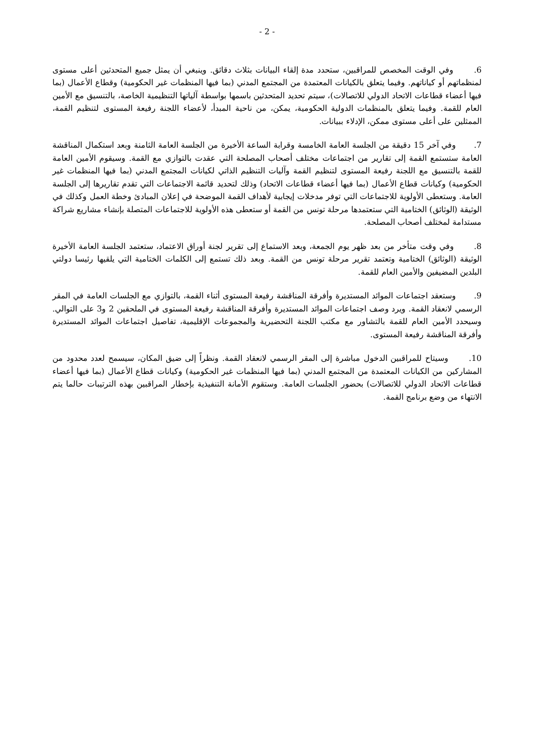- 2 -
6. وفي الوقت المخصص للمراقبين، ستحدد مدة إلقاء البيانات بثلاث دقائق. وينبغي أن يمثل جميع المتحدثين أعلى مستوى لمنظماتهم أو كياناتهم. وفيما يتعلق بالكيانات المعتمدة من المجتمع المدني (بما فيها المنظمات غير الحكومية) وقطاع الأعمال (بما فيها أعضاء قطاعات الاتحاد الدولي للاتصالات)، سيتم تحديد المتحدثين باسمها بواسطة آلياتها التنظيمية الخاصة، بالتنسيق مع الأمين العام للقمة. وفيما يتعلق بالمنظمات الدولية الحكومية، يمكن، من ناحية المبدأ، لأعضاء اللجنة رفيعة المستوى لتنظيم القمة، الممثلين على أعلى مستوى ممكن، الإدلاء ببيانات.
7. وفي آخر 15 دقيقة من الجلسة العامة الخامسة وقرابة الساعة الأخيرة من الجلسة العامة الثامنة وبعد استكمال المناقشة العامة ستستمع القمة إلى تقارير من اجتماعات مختلف أصحاب المصلحة التي عقدت بالتوازي مع القمة. وسيقوم الأمين العامة للقمة بالتنسيق مع اللجنة رفيعة المستوى لتنظيم القمة وآليات التنظيم الذاتي لكيانات المجتمع المدني (بما فيها المنظمات غير الحكومية) وكيانات قطاع الأعمال (بما فيها أعضاء قطاعات الاتحاد) وذلك لتحديد قائمة الاجتماعات التي تقدم تقاريرها إلى الجلسة العامة. وستعطى الأولوية للاجتماعات التي توفر مدخلات إيجابية لأهداف القمة الموضحة في إعلان المبادئ وخطة العمل وكذلك في الوثيقة (الوثائق) الختامية التي ستعتمدها مرحلة تونس من القمة أو ستعطى هذه الأولوية للاجتماعات المتصلة بإنشاء مشاريع شراكة مستدامة لمختلف أصحاب المصلحة.
8. وفي وقت متأخر من بعد ظهر يوم الجمعة، وبعد الاستماع إلى تقرير لجنة أوراق الاعتماد، ستعتمد الجلسة العامة الأخيرة الوثيقة (الوثائق) الختامية وتعتمد تقرير مرحلة تونس من القمة. وبعد ذلك تستمع إلى الكلمات الختامية التي يلقيها رئيسا دولتي البلدين المضيفين والأمين العام للقمة.
9. وستعقد اجتماعات الموائد المستديرة وأفرقة المناقشة رفيعة المستوى أثناء القمة، بالتوازي مع الجلسات العامة في المقر الرسمي لانعقاد القمة. ويرد وصف اجتماعات الموائد المستديرة وأفرقة المناقشة رفيعة المستوى في الملحقين 2 و3 على التوالي. وسيحدد الأمين العام للقمة بالتشاور مع مكتب اللجنة التحضيرية والمجموعات الإقليمية، تفاصيل اجتماعات الموائد المستديرة وأفرقة المناقشة رفيعة المستوى.
10. وسيتاح للمراقبين الدخول مباشرة إلى المقر الرسمي لانعقاد القمة. ونظراً إلى ضيق المكان، سيسمح لعدد محدود من المشاركين من الكيانات المعتمدة من المجتمع المدني (بما فيها المنظمات غير الحكومية) وكيانات قطاع الأعمال (بما فيها أعضاء قطاعات الاتحاد الدولي للاتصالات) بحضور الجلسات العامة. وستقوم الأمانة التنفيذية بإخطار المراقبين بهذه الترتيبات حالما يتم الانتهاء من وضع برنامج القمة.